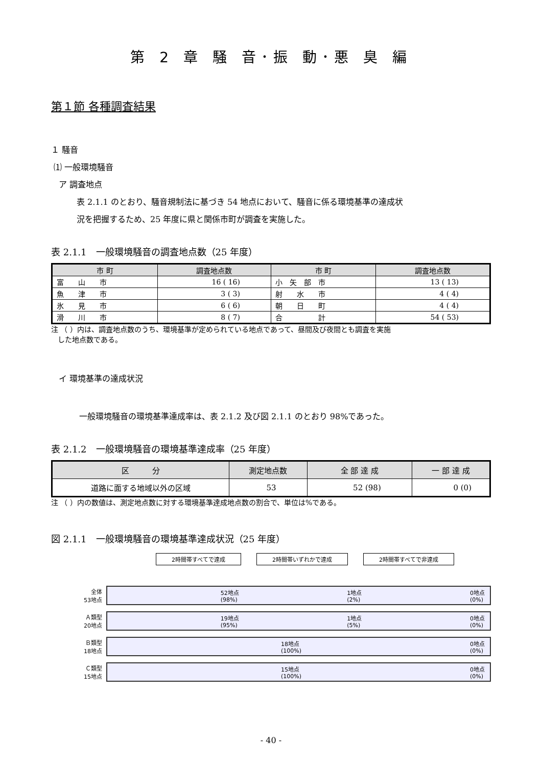第 2 章 騒 音･振 動･悪 臭 編
第１節 各種調査結果
１ 騒音
⑴ 一般環境騒音
ア 調査地点
表 2.1.1 のとおり、騒音規制法に基づき 54 地点において、騒音に係る環境基準の達成状
況を把握するため、25 年度に県と関係市町が調査を実施した。
表 2.1.1　一般環境騒音の調査地点数（25 年度）
| 市 町 | 調査地点数 | 市 町 | 調査地点数 |
| --- | --- | --- | --- |
| 富 山 市 | 16 ( 16) | 小 矢 部 市 | 13 ( 13) |
| 魚 津 市 | 3 ( 3) | 射 水 市 | 4 ( 4) |
| 氷 見 市 | 6 ( 6) | 朝 日 町 | 4 ( 4) |
| 滑 川 市 | 8 ( 7) | 合 計 | 54 ( 53) |
注 （ ）内は、調査地点数のうち、環境基準が定められている地点であって、昼間及び夜間とも調査を実施
した地点数である。
イ 環境基準の達成状況
一般環境騒音の環境基準達成率は、表 2.1.2 及び図 2.1.1 のとおり 98%であった。
表 2.1.2　一般環境騒音の環境基準達成率（25 年度）
| 区 分 | 測定地点数 | 全 部 達 成 | 一 部 達 成 |
| --- | --- | --- | --- |
| 道路に面する地域以外の区域 | 53 | 52 (98) | 0 (0) |
注 （ ）内の数値は、測定地点数に対する環境基準達成地点数の割合で、単位は%である。
図 2.1.1　一般環境騒音の環境基準達成状況（25 年度）
2時間帯すべてで達成 2時間帯いずれかで達成 2時間帯すべてで非達成
全体
53地点
52地点
(98%) 1地点
(2%) 0地点
(0%)
Ａ類型
20地点
19地点
(95%) 1地点
(5%) 0地点
(0%)
Ｂ類型
18地点
18地点
(100%) 0地点
(0%)
Ｃ類型
15地点
15地点
(100%) 0地点
(0%)
- 40 -